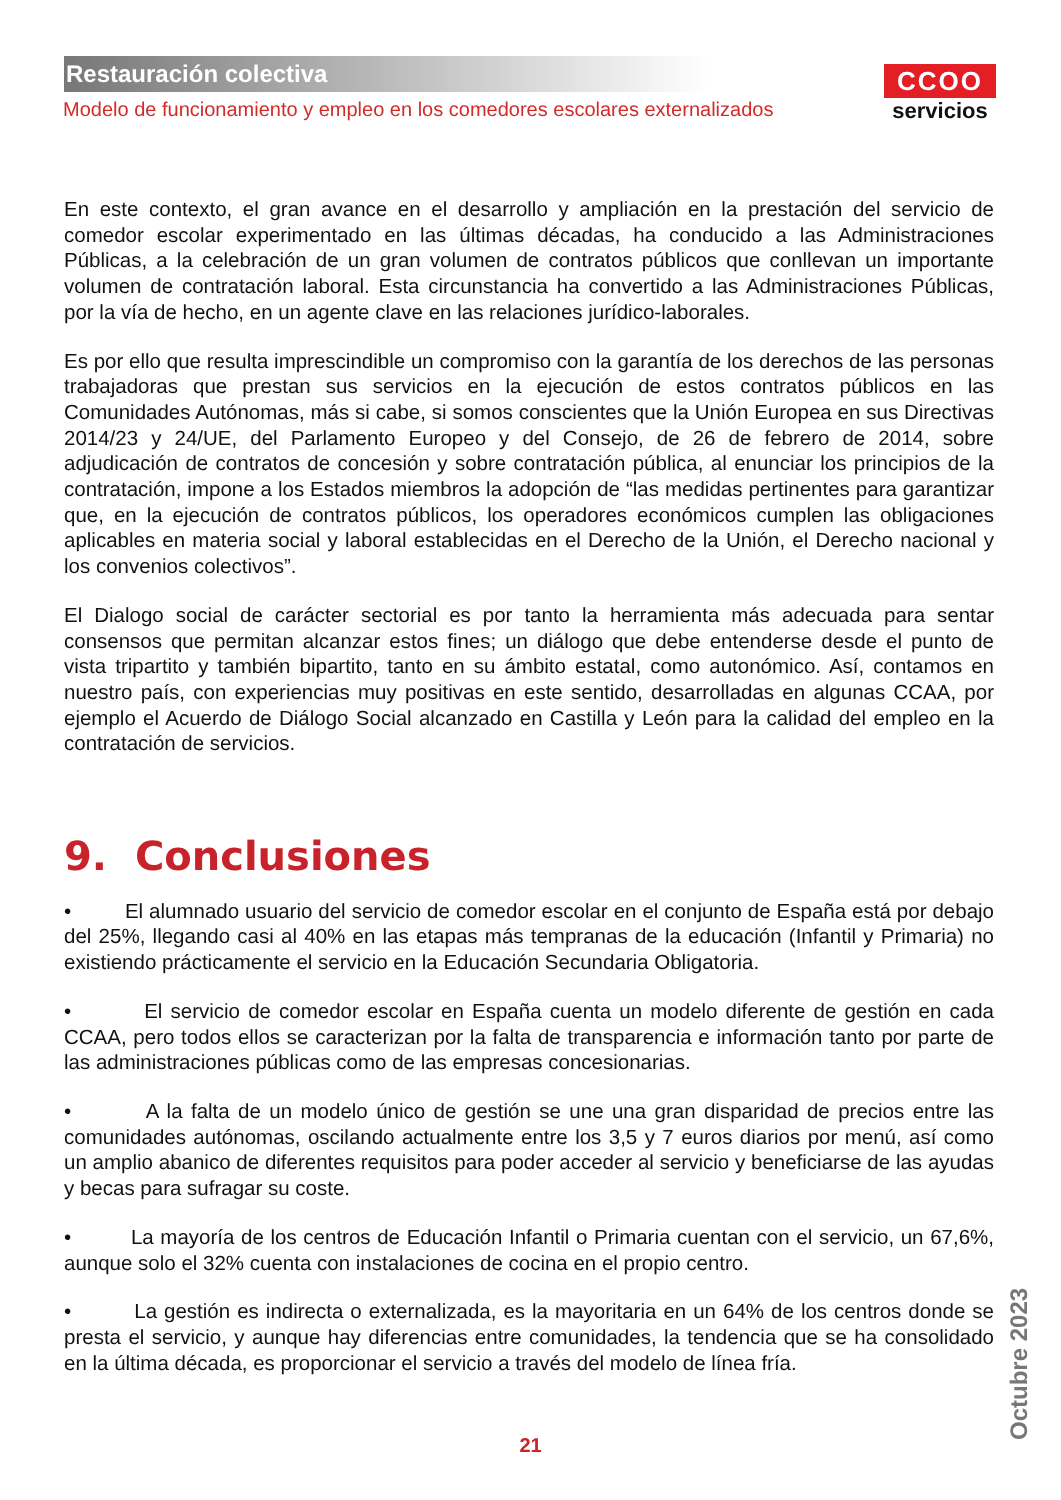Restauración colectiva
Modelo de funcionamiento y empleo en los comedores escolares externalizados
CCOO
servicios
En este contexto, el gran avance en el desarrollo y ampliación en la prestación del servicio de comedor escolar experimentado en las últimas décadas, ha conducido a las Administraciones Públicas, a la celebración de un gran volumen de contratos públicos que conllevan un importante volumen de contratación laboral. Esta circunstancia ha convertido a las Administraciones Públicas, por la vía de hecho, en un agente clave en las relaciones jurídico-laborales.
Es por ello que resulta imprescindible un compromiso con la garantía de los derechos de las personas trabajadoras que prestan sus servicios en la ejecución de estos contratos públicos en las Comunidades Autónomas, más si cabe, si somos conscientes que la Unión Europea en sus Directivas 2014/23 y 24/UE, del Parlamento Europeo y del Consejo, de 26 de febrero de 2014, sobre adjudicación de contratos de concesión y sobre contratación pública, al enunciar los principios de la contratación, impone a los Estados miembros la adopción de “las medidas pertinentes para garantizar que, en la ejecución de contratos públicos, los operadores económicos cumplen las obligaciones aplicables en materia social y laboral establecidas en el Derecho de la Unión, el Derecho nacional y los convenios colectivos”.
El Dialogo social de carácter sectorial es por tanto la herramienta más adecuada para sentar consensos que permitan alcanzar estos fines; un diálogo que debe entenderse desde el punto de vista tripartito y también bipartito, tanto en su ámbito estatal, como autonómico. Así, contamos en nuestro país, con experiencias muy positivas en este sentido, desarrolladas en algunas CCAA, por ejemplo el Acuerdo de Diálogo Social alcanzado en Castilla y León para la calidad del empleo en la contratación de servicios.
9. Conclusiones
• El alumnado usuario del servicio de comedor escolar en el conjunto de España está por debajo del 25%, llegando casi al 40% en las etapas más tempranas de la educación (Infantil y Primaria) no existiendo prácticamente el servicio en la Educación Secundaria Obligatoria.
• El servicio de comedor escolar en España cuenta un modelo diferente de gestión en cada CCAA, pero todos ellos se caracterizan por la falta de transparencia e información tanto por parte de las administraciones públicas como de las empresas concesionarias.
• A la falta de un modelo único de gestión se une una gran disparidad de precios entre las comunidades autónomas, oscilando actualmente entre los 3,5 y 7 euros diarios por menú, así como un amplio abanico de diferentes requisitos para poder acceder al servicio y beneficiarse de las ayudas y becas para sufragar su coste.
• La mayoría de los centros de Educación Infantil o Primaria cuentan con el servicio, un 67,6%, aunque solo el 32% cuenta con instalaciones de cocina en el propio centro.
• La gestión es indirecta o externalizada, es la mayoritaria en un 64% de los centros donde se presta el servicio, y aunque hay diferencias entre comunidades, la tendencia que se ha consolidado en la última década, es proporcionar el servicio a través del modelo de línea fría.
21 Octubre 2023